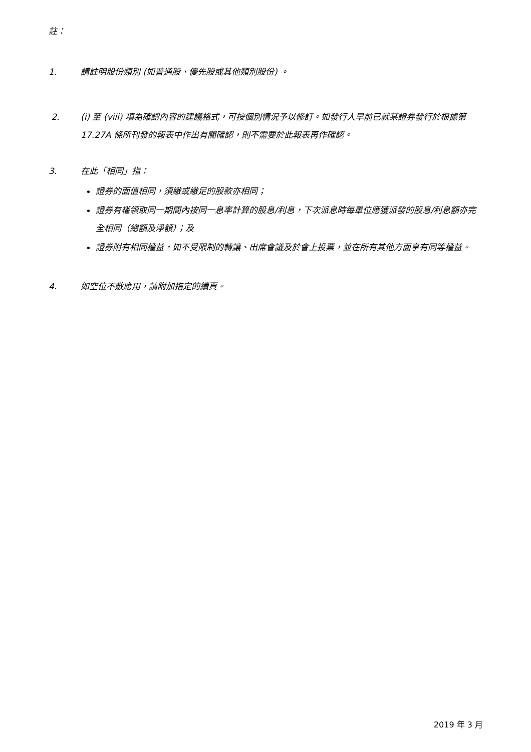註：
1. 請註明股份類別 (如普通股、優先股或其他類別股份) 。
2. (i) 至 (viii) 項為確認內容的建議格式，可按個別情況予以修訂。如發行人早前已就某證券發行於根據第 17.27A 條所刊發的報表中作出有關確認，則不需要於此報表再作確認。
3. 在此「相同」指：
證券的面值相同，須繳或繳足的股款亦相同；
證券有權領取同一期間內按同一息率計算的股息/利息，下次派息時每單位應獲派發的股息/利息額亦完全相同（總額及淨額）；及
證券附有相同權益，如不受限制的轉讓、出席會議及於會上投票，並在所有其他方面享有同等權益。
4. 如空位不敷應用，請附加指定的續頁。
2019 年 3 月